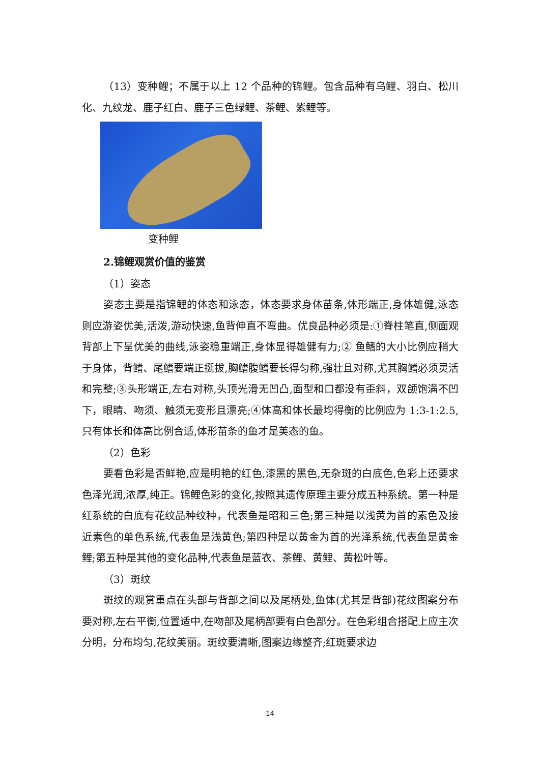（13）变种鲤；不属于以上 12 个品种的锦鲤。包含品种有乌鲤、羽白、松川化、九纹龙、鹿子红白、鹿子三色绿鲤、茶鲤、紫鲤等。
变种鲤
2.锦鲤观赏价值的鉴赏
（1）姿态
姿态主要是指锦鲤的体态和泳态，体态要求身体苗条,体形端正,身体雄健,泳态则应游姿优美,活泼,游动快速,鱼背伸直不弯曲。优良品种必须是:①脊柱笔直,侧面观背部上下呈优美的曲线,泳姿稳重端正,身体显得雄健有力;② 鱼鳍的大小比例应稍大于身体，背鳍、尾鳍要端正挺拔,胸鳍腹鳍要长得匀称,强壮且对称,尤其胸鳍必须灵活和完整;③头形端正,左右对称,头顶光滑无凹凸,面型和口都没有歪斜，双颌饱满不凹下，眼睛、吻须、触须无变形且漂亮;④体高和体长最均得衡的比例应为 1:3-1:2.5,只有体长和体高比例合适,体形苗条的鱼才是美态的鱼。
（2）色彩
要看色彩是否鲜艳,应是明艳的红色,漆黑的黑色,无杂斑的白底色,色彩上还要求色泽光润,浓厚,纯正。锦鲤色彩的变化,按照其遗传原理主要分成五种系统。第一种是红系统的白底有花纹品种纹种，代表鱼是昭和三色;第三种是以浅黄为首的素色及接近素色的单色系统,代表鱼是浅黄色;第四种是以黄金为首的光泽系统,代表鱼是黄金鲤;第五种是其他的变化品种,代表鱼是蓝衣、茶鲤、黄鲤、黄松叶等。
（3）斑纹
斑纹的观赏重点在头部与背部之间以及尾柄处,鱼体(尤其是背部)花纹图案分布要对称,左右平衡,位置适中,在吻部及尾柄部要有白色部分。在色彩组合搭配上应主次分明，分布均匀,花纹美丽。斑纹要清晰,图案边缘整齐;红斑要求边
14